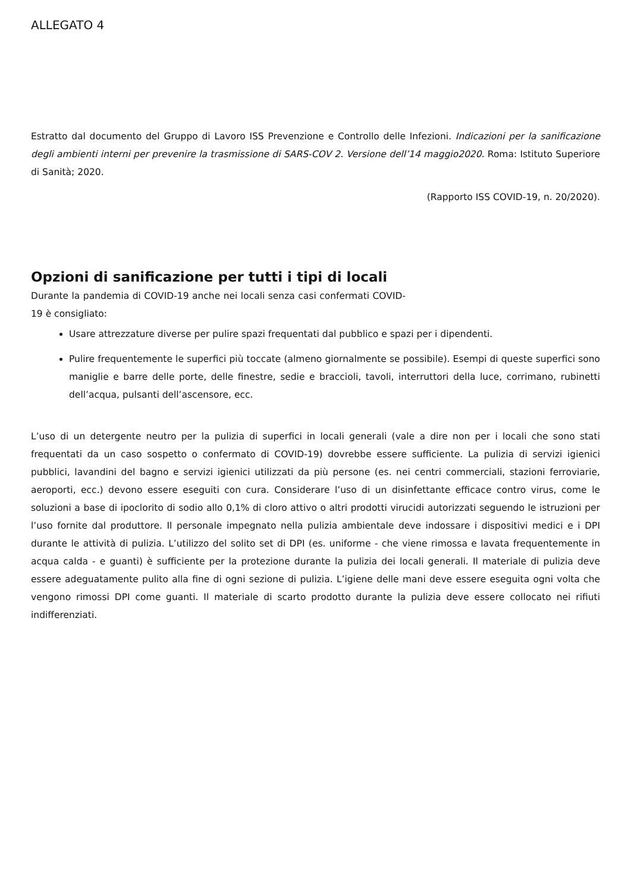ALLEGATO 4
Estratto dal documento del Gruppo di Lavoro ISS Prevenzione e Controllo delle Infezioni. Indicazioni per la sanificazione degli ambienti interni per prevenire la trasmissione di SARS-COV 2. Versione dell’14 maggio2020. Roma: Istituto Superiore di Sanità; 2020.
(Rapporto ISS COVID-19, n. 20/2020).
Opzioni di sanificazione per tutti i tipi di locali
Durante la pandemia di COVID-19 anche nei locali senza casi confermati COVID-19 è consigliato:
Usare attrezzature diverse per pulire spazi frequentati dal pubblico e spazi per i dipendenti.
Pulire frequentemente le superfici più toccate (almeno giornalmente se possibile). Esempi di queste superfici sono maniglie e barre delle porte, delle finestre, sedie e braccioli, tavoli, interruttori della luce, corrimano, rubinetti dell’acqua, pulsanti dell’ascensore, ecc.
L’uso di un detergente neutro per la pulizia di superfici in locali generali (vale a dire non per i locali che sono stati frequentati da un caso sospetto o confermato di COVID-19) dovrebbe essere sufficiente. La pulizia di servizi igienici pubblici, lavandini del bagno e servizi igienici utilizzati da più persone (es. nei centri commerciali, stazioni ferroviarie, aeroporti, ecc.) devono essere eseguiti con cura. Considerare l’uso di un disinfettante efficace contro virus, come le soluzioni a base di ipoclorito di sodio allo 0,1% di cloro attivo o altri prodotti virucidi autorizzati seguendo le istruzioni per l’uso fornite dal produttore. Il personale impegnato nella pulizia ambientale deve indossare i dispositivi medici e i DPI durante le attività di pulizia. L’utilizzo del solito set di DPI (es. uniforme - che viene rimossa e lavata frequentemente in acqua calda - e guanti) è sufficiente per la protezione durante la pulizia dei locali generali. Il materiale di pulizia deve essere adeguatamente pulito alla fine di ogni sezione di pulizia. L’igiene delle mani deve essere eseguita ogni volta che vengono rimossi DPI come guanti. Il materiale di scarto prodotto durante la pulizia deve essere collocato nei rifiuti indifferenziati.